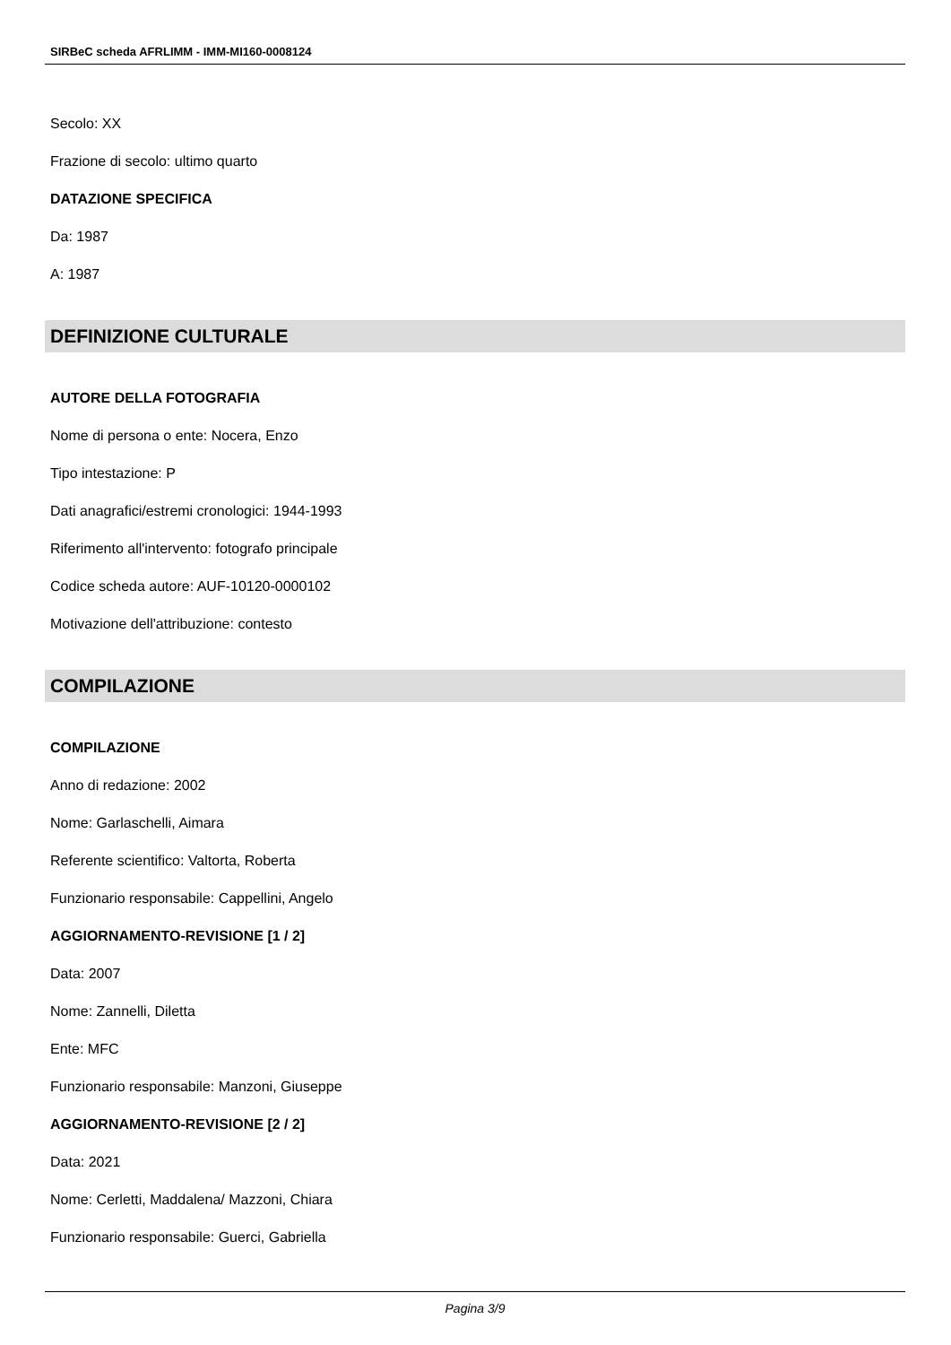SIRBeC scheda AFRLIMM - IMM-MI160-0008124
Secolo: XX
Frazione di secolo: ultimo quarto
DATAZIONE SPECIFICA
Da: 1987
A: 1987
DEFINIZIONE CULTURALE
AUTORE DELLA FOTOGRAFIA
Nome di persona o ente: Nocera, Enzo
Tipo intestazione: P
Dati anagrafici/estremi cronologici: 1944-1993
Riferimento all'intervento: fotografo principale
Codice scheda autore: AUF-10120-0000102
Motivazione dell'attribuzione: contesto
COMPILAZIONE
COMPILAZIONE
Anno di redazione: 2002
Nome: Garlaschelli, Aimara
Referente scientifico: Valtorta, Roberta
Funzionario responsabile: Cappellini, Angelo
AGGIORNAMENTO-REVISIONE [1 / 2]
Data: 2007
Nome: Zannelli, Diletta
Ente: MFC
Funzionario responsabile: Manzoni, Giuseppe
AGGIORNAMENTO-REVISIONE [2 / 2]
Data: 2021
Nome: Cerletti, Maddalena/ Mazzoni, Chiara
Funzionario responsabile: Guerci, Gabriella
Pagina 3/9